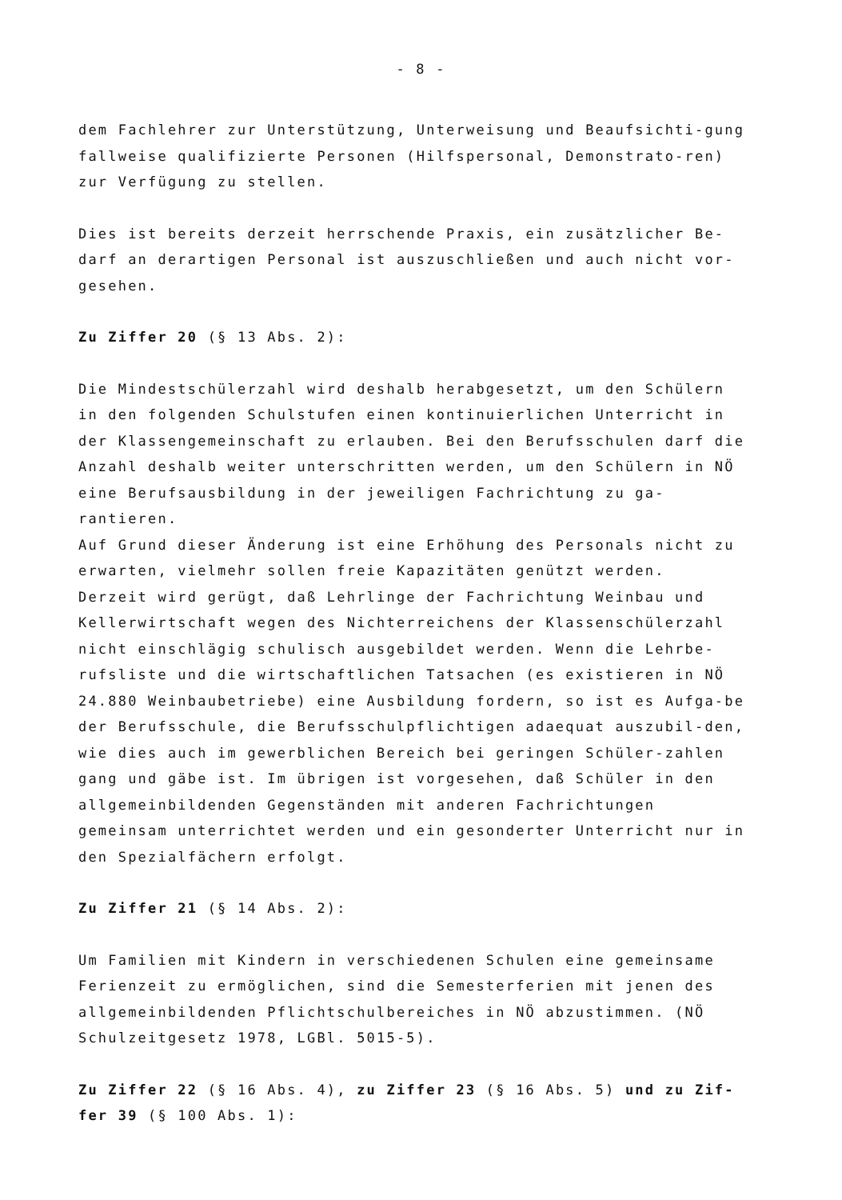- 8 -
dem Fachlehrer zur Unterstützung, Unterweisung und Beaufsichti-gung fallweise qualifizierte Personen (Hilfspersonal, Demonstrato-ren) zur Verfügung zu stellen.
Dies ist bereits derzeit herrschende Praxis, ein zusätzlicher Be-darf an derartigen Personal ist auszuschließen und auch nicht vor-gesehen.
Zu Ziffer 20 (§ 13 Abs. 2):
Die Mindestschülerzahl wird deshalb herabgesetzt, um den Schülern in den folgenden Schulstufen einen kontinuierlichen Unterricht in der Klassengemeinschaft zu erlauben. Bei den Berufsschulen darf die Anzahl deshalb weiter unterschritten werden, um den Schülern in NÖ eine Berufsausbildung in der jeweiligen Fachrichtung zu ga-rantieren.
Auf Grund dieser Änderung ist eine Erhöhung des Personals nicht zu erwarten, vielmehr sollen freie Kapazitäten genützt werden.
Derzeit wird gerügt, daß Lehrlinge der Fachrichtung Weinbau und Kellerwirtschaft wegen des Nichterreichens der Klassenschülerzahl nicht einschlägig schulisch ausgebildet werden. Wenn die Lehrbe-rufsliste und die wirtschaftlichen Tatsachen (es existieren in NÖ 24.880 Weinbaubetriebe) eine Ausbildung fordern, so ist es Aufga-be der Berufsschule, die Berufsschulpflichtigen adaequat auszubil-den, wie dies auch im gewerblichen Bereich bei geringen Schüler-zahlen gang und gäbe ist. Im übrigen ist vorgesehen, daß Schüler in den allgemeinbildenden Gegenständen mit anderen Fachrichtungen gemeinsam unterrichtet werden und ein gesonderter Unterricht nur in den Spezialfächern erfolgt.
Zu Ziffer 21 (§ 14 Abs. 2):
Um Familien mit Kindern in verschiedenen Schulen eine gemeinsame Ferienzeit zu ermöglichen, sind die Semesterferien mit jenen des allgemeinbildenden Pflichtschulbereiches in NÖ abzustimmen. (NÖ Schulzeitgesetz 1978, LGBl. 5015-5).
Zu Ziffer 22 (§ 16 Abs. 4), zu Ziffer 23 (§ 16 Abs. 5) und zu Zif-fer 39 (§ 100 Abs. 1):